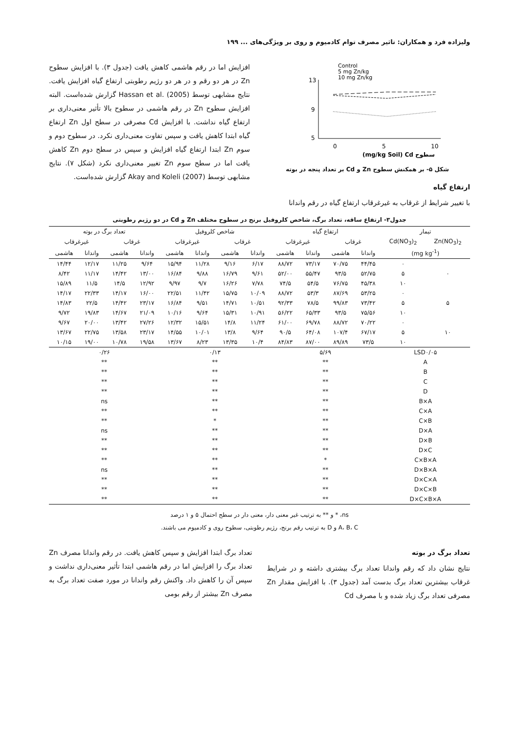ولیزاده فرد و همکاران: تاثیر مصرف توام کادمیوم و روی بر ویژگی‌های ... ۱۹۹
Control
5 mg Zn/kg
10 mg Zn/kg
13
9
5
0
5
10
(mg/kg Soil) Cd سطوح
شکل ۵- بر همکنش سطوح Zn و Cd بر تعداد پنجه در بوته
ارتفاع گیاه
با تغییر شرایط از غرقاب به غیرغرقاب ارتفاع گیاه در رقم واندانا
افزایش اما در رقم هاشمی کاهش یافت (جدول ۳). با افزایش سطوح Zn در هر دو رقم و در هر دو رژیم رطوبتی ارتفاع گیاه افزایش یافت. نتایج مشابهی توسط Hassan et al. (2005) گزارش شده‌است. البته افزایش سطوح Zn در رقم هاشمی در سطوح بالا تأثیر معنی‌داری بر ارتفاع گیاه نداشت. با افزایش Cd مصرفی در سطح اول Zn ارتفاع گیاه ابتدا کاهش یافت و سپس تفاوت معنی‌داری نکرد. در سطوح دوم و سوم Zn ابتدا ارتفاع گیاه افزایش و سپس در سطح دوم Zn کاهش یافت اما در سطح سوم Zn تغییر معنی‌داری نکرد (شکل ۷). نتایج مشابهی توسط Akay and Koleli (2007) گزارش شده‌است.
جدول۳- ارتفاع ساقه، تعداد برگ، شاخص کلروفیل برنج در سطوح مختلف Zn و Cd در دو رژیم رطوبتی
| تیمار | | ارتفاع گیاه | | | | شاخص کلروفیل | | | | تعداد برگ در بوته | | | |
| --- | --- | --- | --- | --- | --- | --- | --- | --- | --- | --- | --- | --- | --- |
| Zn(NO<sub>3</sub>)<sub>2</sub> | Cd(NO<sub>3</sub>)<sub>2</sub> | غرقاب | | غیرغرقاب | | غرقاب | | غیرغرقاب | | غرقاب | | غیرغرقاب | |
| (mg kg<sup>-1</sup>) | | واندانا | هاشمی | واندانا | هاشمی | واندانا | هاشمی | واندانا | هاشمی | واندانا | هاشمی | واندانا | هاشمی |
| | ۰ | ۴۴/۴۵ | ۷۰/۷۵ | ۷۳/۱۷ | ۸۸/۷۲ | ۶/۱۷ | ۹/۱۶ | ۱۱/۲۸ | ۱۵/۹۴ | ۹/۶۴ | ۱۱/۲۵ | ۱۲/۱۷ | ۱۴/۴۴ |
| ۰ | ۵ | ۵۲/۷۵ | ۹۳/۵ | ۵۵/۴۷ | ۵۲/۰۰ | ۹/۶۱ | ۱۶/۷۹ | ۹/۸۸ | ۱۶/۸۴ | ۱۳/۰۰ | ۱۴/۴۲ | ۱۱/۱۷ | ۸/۴۲ |
| | ۱۰ | ۴۵/۳۸ | ۷۶/۷۵ | ۵۴/۵ | ۷۴/۵ | ۷/۷۸ | ۱۶/۲۶ | ۹/۷ | ۹/۹۷ | ۱۲/۹۲ | ۱۴/۵ | ۱۱/۵ | ۱۵/۸۹ |
| | ۰ | ۵۳/۲۵ | ۸۷/۶۹ | ۵۳/۳ | ۸۸/۷۲ | ۱۰/۰۹ | ۱۵/۷۵ | ۱۱/۴۲ | ۲۲/۵۱ | ۱۶/۰۰ | ۱۴/۱۷ | ۲۲/۳۳ | ۱۴/۱۷ |
| ۵ | ۵ | ۷۳/۴۲ | ۹۹/۸۳ | ۷۸/۵ | ۹۲/۳۳ | ۱۰/۵۱ | ۱۴/۷۱ | ۹/۵۱ | ۱۶/۸۴ | ۲۳/۱۷ | ۱۴/۴۲ | ۲۲/۵ | ۱۴/۸۳ |
| | ۱۰ | ۷۵/۵۶ | ۹۳/۵ | ۶۵/۳۳ | ۵۶/۲۲ | ۱۰/۹۱ | ۱۵/۳۱ | ۹/۶۴ | ۱۰/۱۶ | ۲۱/۰۹ | ۱۴/۶۷ | ۱۹/۸۳ | ۹/۷۲ |
| | ۰ | ۷۰/۲۲ | ۸۸/۷۲ | ۶۹/۷۸ | ۶۱/۰۰ | ۱۱/۲۴ | ۱۴/۸ | ۱۵/۵۱ | ۱۲/۳۲ | ۲۷/۲۶ | ۱۳/۴۲ | ۲۰/۰۰ | ۹/۶۷ |
| ۱۰ | ۵ | ۶۷/۱۷ | ۱۰۷/۴ | ۶۴/۰۸ | ۹۰/۵ | ۹/۶۴ | ۱۳/۸ | ۱۰/۰۱ | ۱۴/۵۵ | ۲۳/۱۷ | ۱۳/۵۸ | ۲۲/۷۵ | ۱۳/۶۷ |
| | ۱۰ | ۷۳/۵ | ۸۹/۸۹ | ۸۷/۰۰ | ۸۴/۸۳ | ۱۰/۴ | ۱۳/۳۵ | ۸/۲۳ | ۱۳/۶۷ | ۱۹/۵۸ | ۱۰/۷۸ | ۱۹/۰۰ | ۱۰/۱۵ |
| LSD۰/۰۵ | | ۵/۶۹ | | | | ۰/۱۳ | | | | ۰/۲۶ | | | |
| A | | ** | | | | ** | | | | ** | | | |
| B | | ** | | | | ** | | | | ** | | | |
| C | | ** | | | | ** | | | | ** | | | |
| D | | ** | | | | ** | | | | ** | | | |
| B×A | | ** | | | | ** | | | | ns | | | |
| C×A | | ** | | | | ** | | | | ** | | | |
| C×B | | ** | | | | * | | | | ** | | | |
| D×A | | ** | | | | ** | | | | ns | | | |
| D×B | | ** | | | | ** | | | | ** | | | |
| D×C | | ** | | | | ** | | | | ** | | | |
| C×B×A | | * | | | | ** | | | | ** | | | |
| D×B×A | | ** | | | | ** | | | | ns | | | |
| D×C×A | | ** | | | | ** | | | | ** | | | |
| D×C×B | | ** | | | | ** | | | | ** | | | |
| D×C×B×A | | ** | | | | ** | | | | ** | | | |
ns، * و ** به ترتیب غیر معنی دار، معنی دار در سطح احتمال ۵ و ۱ درصد
A، B، C و D به ترتیب رقم برنج، رژیم رطوبتی، سطوح روی و کادمیوم می باشند.
تعداد برگ در بوته
نتایج نشان داد که رقم واندانا تعداد برگ بیشتری داشته و در شرایط غرقاب بیشترین تعداد برگ بدست آمد (جدول ۳). با افزایش مقدار Zn مصرفی تعداد برگ زیاد شده و با مصرف Cd
تعداد برگ ابتدا افزایش و سپس کاهش یافت. در رقم واندانا مصرف Zn تعداد برگ را افزایش اما در رقم هاشمی ابتدا تأثیر معنی‌داری نداشت و سپس آن را کاهش داد. واکنش رقم واندانا در مورد صفت تعداد برگ به مصرف Zn بیشتر از رقم بومی